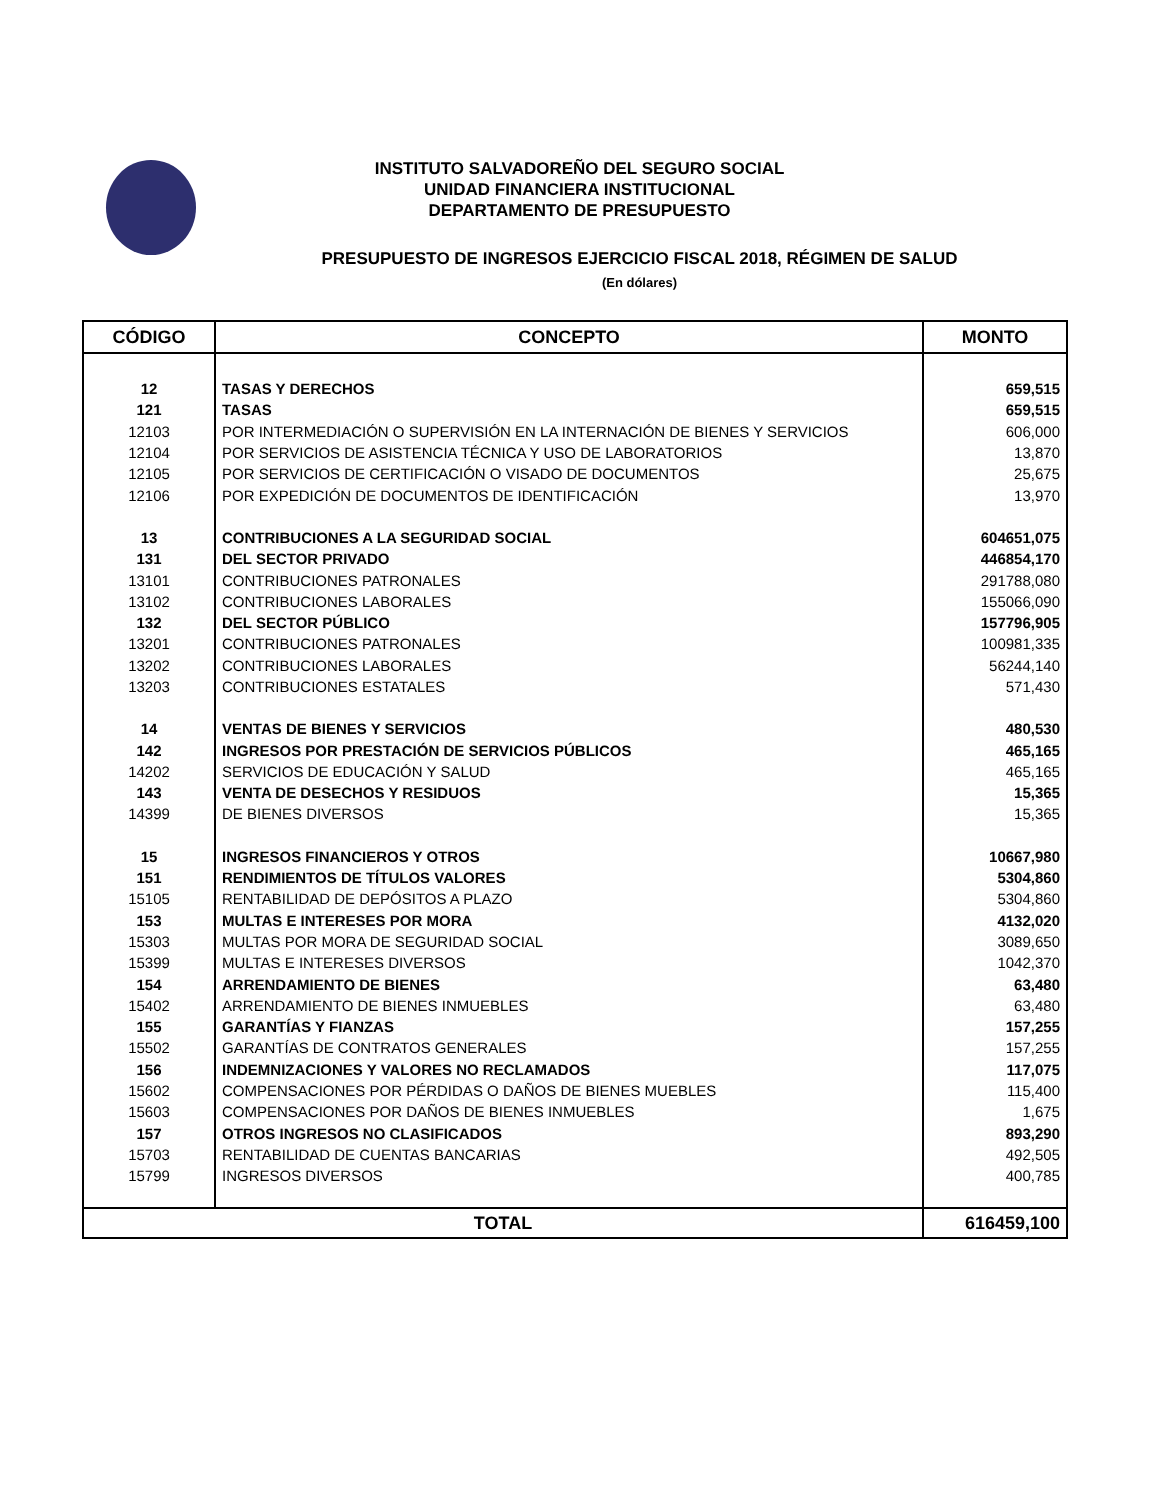INSTITUTO SALVADOREÑO DEL SEGURO SOCIAL
UNIDAD FINANCIERA INSTITUCIONAL
DEPARTAMENTO DE PRESUPUESTO
PRESUPUESTO DE INGRESOS EJERCICIO FISCAL 2018, RÉGIMEN DE SALUD
(En dólares)
| CÓDIGO | CONCEPTO | MONTO |
| --- | --- | --- |
| 12 | TASAS Y DERECHOS | 659,515 |
| 121 | TASAS | 659,515 |
| 12103 | POR INTERMEDIACIÓN O SUPERVISIÓN EN LA INTERNACIÓN DE BIENES Y SERVICIOS | 606,000 |
| 12104 | POR SERVICIOS DE ASISTENCIA TÉCNICA Y USO DE LABORATORIOS | 13,870 |
| 12105 | POR SERVICIOS DE CERTIFICACIÓN O VISADO DE DOCUMENTOS | 25,675 |
| 12106 | POR EXPEDICIÓN DE DOCUMENTOS DE IDENTIFICACIÓN | 13,970 |
| 13 | CONTRIBUCIONES A LA SEGURIDAD SOCIAL | 604651,075 |
| 131 | DEL SECTOR PRIVADO | 446854,170 |
| 13101 | CONTRIBUCIONES PATRONALES | 291788,080 |
| 13102 | CONTRIBUCIONES LABORALES | 155066,090 |
| 132 | DEL SECTOR PÚBLICO | 157796,905 |
| 13201 | CONTRIBUCIONES PATRONALES | 100981,335 |
| 13202 | CONTRIBUCIONES LABORALES | 56244,140 |
| 13203 | CONTRIBUCIONES ESTATALES | 571,430 |
| 14 | VENTAS DE BIENES Y SERVICIOS | 480,530 |
| 142 | INGRESOS POR PRESTACIÓN DE SERVICIOS PÚBLICOS | 465,165 |
| 14202 | SERVICIOS DE EDUCACIÓN Y SALUD | 465,165 |
| 143 | VENTA DE DESECHOS Y RESIDUOS | 15,365 |
| 14399 | DE BIENES DIVERSOS | 15,365 |
| 15 | INGRESOS FINANCIEROS Y OTROS | 10667,980 |
| 151 | RENDIMIENTOS DE TÍTULOS VALORES | 5304,860 |
| 15105 | RENTABILIDAD DE DEPÓSITOS A PLAZO | 5304,860 |
| 153 | MULTAS E INTERESES POR MORA | 4132,020 |
| 15303 | MULTAS POR MORA DE SEGURIDAD SOCIAL | 3089,650 |
| 15399 | MULTAS E INTERESES DIVERSOS | 1042,370 |
| 154 | ARRENDAMIENTO DE BIENES | 63,480 |
| 15402 | ARRENDAMIENTO DE BIENES INMUEBLES | 63,480 |
| 155 | GARANTÍAS Y FIANZAS | 157,255 |
| 15502 | GARANTÍAS DE CONTRATOS GENERALES | 157,255 |
| 156 | INDEMNIZACIONES Y VALORES NO RECLAMADOS | 117,075 |
| 15602 | COMPENSACIONES POR PÉRDIDAS O DAÑOS DE BIENES MUEBLES | 115,400 |
| 15603 | COMPENSACIONES POR DAÑOS DE BIENES INMUEBLES | 1,675 |
| 157 | OTROS INGRESOS NO CLASIFICADOS | 893,290 |
| 15703 | RENTABILIDAD DE CUENTAS BANCARIAS | 492,505 |
| 15799 | INGRESOS DIVERSOS | 400,785 |
| TOTAL | | 616459,100 |